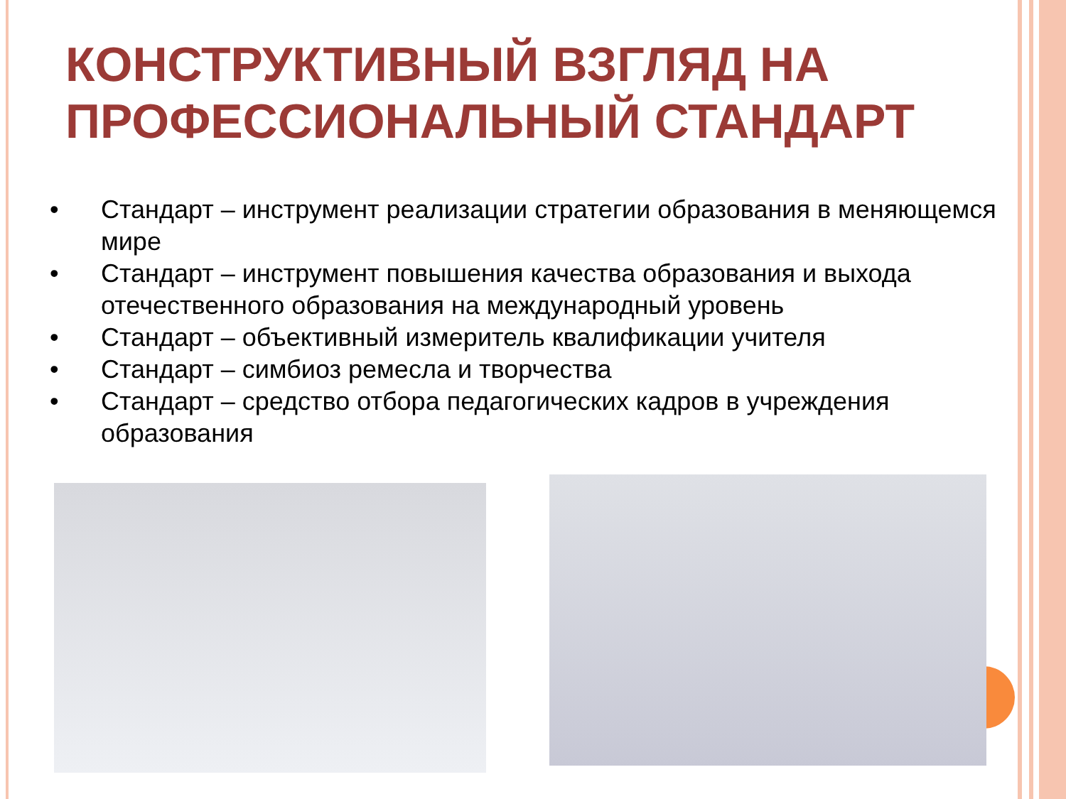КОНСТРУКТИВНЫЙ ВЗГЛЯД НА ПРОФЕССИОНАЛЬНЫЙ СТАНДАРТ
• Стандарт – инструмент реализации стратегии образования в меняющемся мире
• Стандарт – инструмент повышения качества образования и выхода отечественного образования на международный уровень
• Стандарт – объективный измеритель квалификации учителя
• Стандарт – симбиоз ремесла и творчества
• Стандарт – средство отбора педагогических кадров в учреждения образования